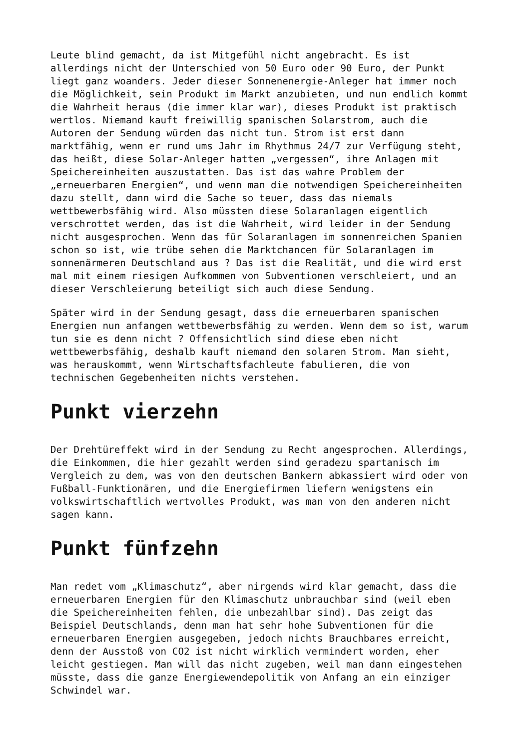Leute blind gemacht, da ist Mitgefühl nicht angebracht. Es ist allerdings nicht der Unterschied von 50 Euro oder 90 Euro, der Punkt liegt ganz woanders. Jeder dieser Sonnenenergie-Anleger hat immer noch die Möglichkeit, sein Produkt im Markt anzubieten, und nun endlich kommt die Wahrheit heraus (die immer klar war), dieses Produkt ist praktisch wertlos. Niemand kauft freiwillig spanischen Solarstrom, auch die Autoren der Sendung würden das nicht tun. Strom ist erst dann marktfähig, wenn er rund ums Jahr im Rhythmus 24/7 zur Verfügung steht, das heißt, diese Solar-Anleger hatten „vergessen“, ihre Anlagen mit Speichereinheiten auszustatten. Das ist das wahre Problem der „erneuerbaren Energien“, und wenn man die notwendigen Speichereinheiten dazu stellt, dann wird die Sache so teuer, dass das niemals wettbewerbsfähig wird. Also müssten diese Solaranlagen eigentlich verschrottet werden, das ist die Wahrheit, wird leider in der Sendung nicht ausgesprochen. Wenn das für Solaranlagen im sonnenreichen Spanien schon so ist, wie trübe sehen die Marktchancen für Solaranlagen im sonnenärmeren Deutschland aus ? Das ist die Realität, und die wird erst mal mit einem riesigen Aufkommen von Subventionen verschleiert, und an dieser Verschleierung beteiligt sich auch diese Sendung.
Später wird in der Sendung gesagt, dass die erneuerbaren spanischen Energien nun anfangen wettbewerbsfähig zu werden. Wenn dem so ist, warum tun sie es denn nicht ? Offensichtlich sind diese eben nicht wettbewerbsfähig, deshalb kauft niemand den solaren Strom. Man sieht, was herauskommt, wenn Wirtschaftsfachleute fabulieren, die von technischen Gegebenheiten nichts verstehen.
Punkt vierzehn
Der Drehtüreffekt wird in der Sendung zu Recht angesprochen. Allerdings, die Einkommen, die hier gezahlt werden sind geradezu spartanisch im Vergleich zu dem, was von den deutschen Bankern abkassiert wird oder von Fußball-Funktionären, und die Energiefirmen liefern wenigstens ein volkswirtschaftlich wertvolles Produkt, was man von den anderen nicht sagen kann.
Punkt fünfzehn
Man redet vom „Klimaschutz“, aber nirgends wird klar gemacht, dass die erneuerbaren Energien für den Klimaschutz unbrauchbar sind (weil eben die Speichereinheiten fehlen, die unbezahlbar sind). Das zeigt das Beispiel Deutschlands, denn man hat sehr hohe Subventionen für die erneuerbaren Energien ausgegeben, jedoch nichts Brauchbares erreicht, denn der Ausstoß von CO2 ist nicht wirklich vermindert worden, eher leicht gestiegen. Man will das nicht zugeben, weil man dann eingestehen müsste, dass die ganze Energiewendepolitik von Anfang an ein einziger Schwindel war.